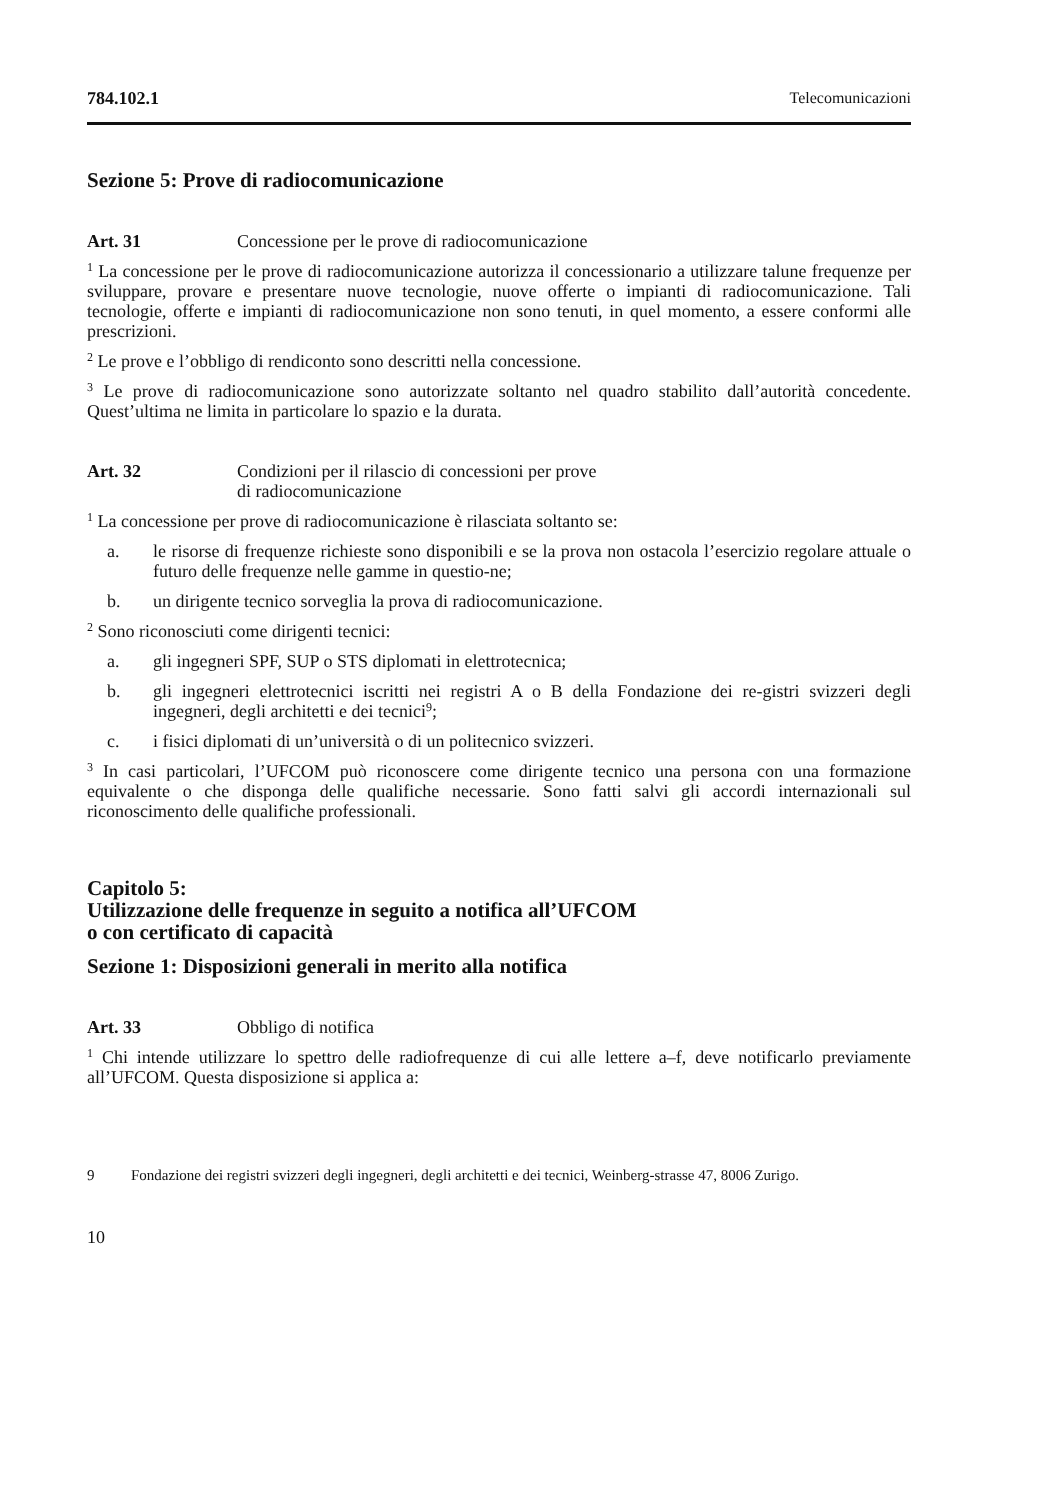784.102.1 Telecomunicazioni
Sezione 5: Prove di radiocomunicazione
Art. 31 Concessione per le prove di radiocomunicazione
<sup>1</sup> La concessione per le prove di radiocomunicazione autorizza il concessionario a utilizzare talune frequenze per sviluppare, provare e presentare nuove tecnologie, nuove offerte o impianti di radiocomunicazione. Tali tecnologie, offerte e impianti di radiocomunicazione non sono tenuti, in quel momento, a essere conformi alle prescrizioni.
<sup>2</sup> Le prove e l’obbligo di rendiconto sono descritti nella concessione.
<sup>3</sup> Le prove di radiocomunicazione sono autorizzate soltanto nel quadro stabilito dall’autorità concedente. Quest’ultima ne limita in particolare lo spazio e la durata.
Art. 32 Condizioni per il rilascio di concessioni per prove
di radiocomunicazione
<sup>1</sup> La concessione per prove di radiocomunicazione è rilasciata soltanto se:
a. le risorse di frequenze richieste sono disponibili e se la prova non ostacola l’esercizio regolare attuale o futuro delle frequenze nelle gamme in questio-ne;
b. un dirigente tecnico sorveglia la prova di radiocomunicazione.
<sup>2</sup> Sono riconosciuti come dirigenti tecnici:
a. gli ingegneri SPF, SUP o STS diplomati in elettrotecnica;
b. gli ingegneri elettrotecnici iscritti nei registri A o B della Fondazione dei re-gistri svizzeri degli ingegneri, degli architetti e dei tecnici<sup>9</sup>;
c. i fisici diplomati di un’università o di un politecnico svizzeri.
<sup>3</sup> In casi particolari, l’UFCOM può riconoscere come dirigente tecnico una persona con una formazione equivalente o che disponga delle qualifiche necessarie. Sono fatti salvi gli accordi internazionali sul riconoscimento delle qualifiche professionali.
Capitolo 5:
Utilizzazione delle frequenze in seguito a notifica all’UFCOM
o con certificato di capacità
Sezione 1: Disposizioni generali in merito alla notifica
Art. 33 Obbligo di notifica
<sup>1</sup> Chi intende utilizzare lo spettro delle radiofrequenze di cui alle lettere a–f, deve notificarlo previamente all’UFCOM. Questa disposizione si applica a:
9 Fondazione dei registri svizzeri degli ingegneri, degli architetti e dei tecnici, Weinberg-strasse 47, 8006 Zurigo.
10